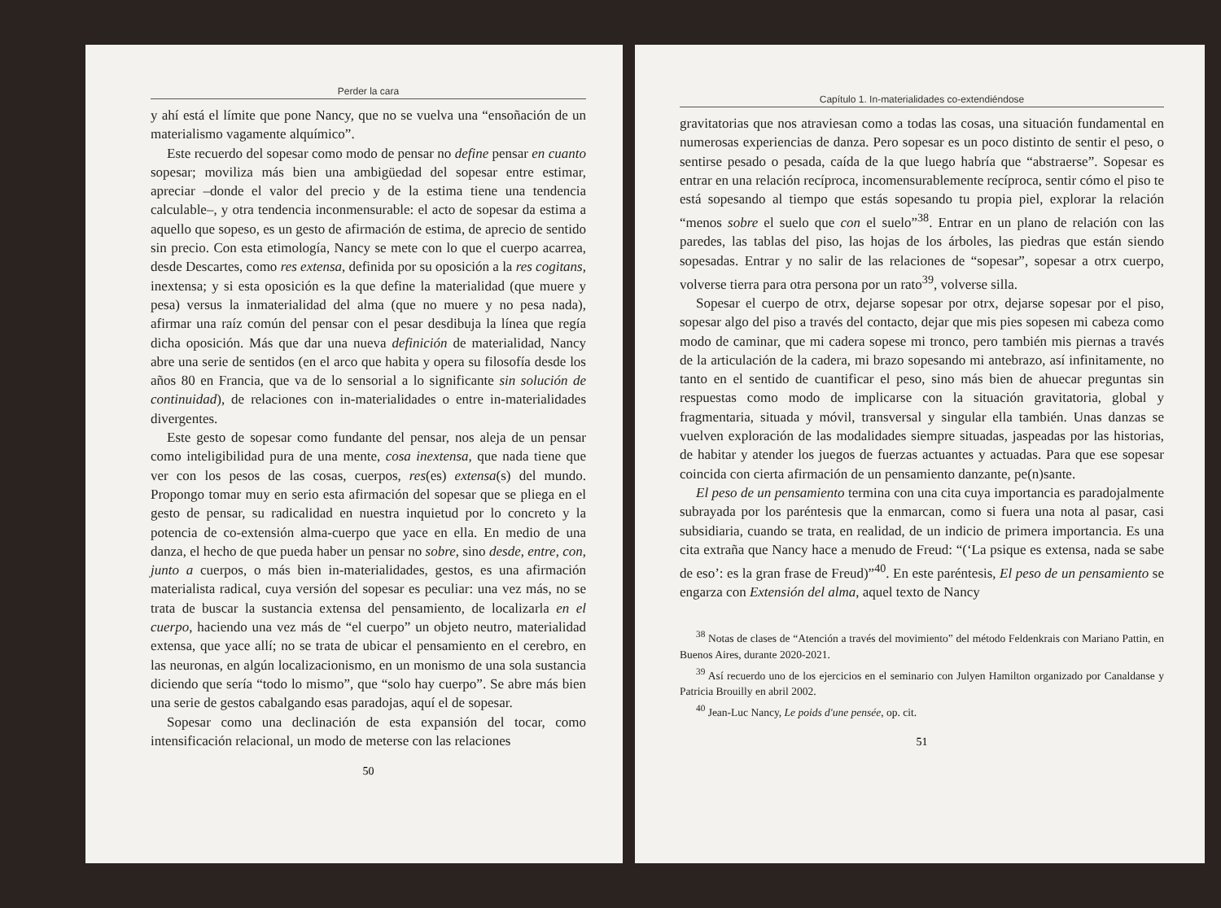Perder la cara
y ahí está el límite que pone Nancy, que no se vuelva una “ensoñación de un materialismo vagamente alquímico”.
Este recuerdo del sopesar como modo de pensar no define pensar en cuanto sopesar; moviliza más bien una ambigüedad del sopesar entre estimar, apreciar –donde el valor del precio y de la estima tiene una tendencia calculable–, y otra tendencia inconmensurable: el acto de sopesar da estima a aquello que sopeso, es un gesto de afirmación de estima, de aprecio de sentido sin precio. Con esta etimología, Nancy se mete con lo que el cuerpo acarrea, desde Descartes, como res extensa, definida por su oposición a la res cogitans, inextensa; y si esta oposición es la que define la materialidad (que muere y pesa) versus la inmaterialidad del alma (que no muere y no pesa nada), afirmar una raíz común del pensar con el pesar desdibuja la línea que regía dicha oposición. Más que dar una nueva definición de materialidad, Nancy abre una serie de sentidos (en el arco que habita y opera su filosofía desde los años 80 en Francia, que va de lo sensorial a lo significante sin solución de continuidad), de relaciones con in-materialidades o entre in-materialidades divergentes.
Este gesto de sopesar como fundante del pensar, nos aleja de un pensar como inteligibilidad pura de una mente, cosa inextensa, que nada tiene que ver con los pesos de las cosas, cuerpos, res(es) extensa(s) del mundo. Propongo tomar muy en serio esta afirmación del sopesar que se pliega en el gesto de pensar, su radicalidad en nuestra inquietud por lo concreto y la potencia de co-extensión alma-cuerpo que yace en ella. En medio de una danza, el hecho de que pueda haber un pensar no sobre, sino desde, entre, con, junto a cuerpos, o más bien in-materialidades, gestos, es una afirmación materialista radical, cuya versión del sopesar es peculiar: una vez más, no se trata de buscar la sustancia extensa del pensamiento, de localizarla en el cuerpo, haciendo una vez más de “el cuerpo” un objeto neutro, materialidad extensa, que yace allí; no se trata de ubicar el pensamiento en el cerebro, en las neuronas, en algún localizacionismo, en un monismo de una sola sustancia diciendo que sería “todo lo mismo”, que “solo hay cuerpo”. Se abre más bien una serie de gestos cabalgando esas paradojas, aquí el de sopesar.
Sopesar como una declinación de esta expansión del tocar, como intensificación relacional, un modo de meterse con las relaciones
50
Capítulo 1. In-materialidades co-extendiéndose
gravitatorias que nos atraviesan como a todas las cosas, una situación fundamental en numerosas experiencias de danza. Pero sopesar es un poco distinto de sentir el peso, o sentirse pesado o pesada, caída de la que luego habría que “abstraerse”. Sopesar es entrar en una relación recíproca, incomensurablemente recíproca, sentir cómo el piso te está sopesando al tiempo que estás sopesando tu propia piel, explorar la relación “menos sobre el suelo que con el suelo”<sup>38</sup>. Entrar en un plano de relación con las paredes, las tablas del piso, las hojas de los árboles, las piedras que están siendo sopesadas. Entrar y no salir de las relaciones de “sopesar”, sopesar a otrx cuerpo, volverse tierra para otra persona por un rato<sup>39</sup>, volverse silla.
Sopesar el cuerpo de otrx, dejarse sopesar por otrx, dejarse sopesar por el piso, sopesar algo del piso a través del contacto, dejar que mis pies sopesen mi cabeza como modo de caminar, que mi cadera sopese mi tronco, pero también mis piernas a través de la articulación de la cadera, mi brazo sopesando mi antebrazo, así infinitamente, no tanto en el sentido de cuantificar el peso, sino más bien de ahuecar preguntas sin respuestas como modo de implicarse con la situación gravitatoria, global y fragmentaria, situada y móvil, transversal y singular ella también. Unas danzas se vuelven exploración de las modalidades siempre situadas, jaspeadas por las historias, de habitar y atender los juegos de fuerzas actuantes y actuadas. Para que ese sopesar coincida con cierta afirmación de un pensamiento danzante, pe(n)sante.
El peso de un pensamiento termina con una cita cuya importancia es paradojalmente subrayada por los paréntesis que la enmarcan, como si fuera una nota al pasar, casi subsidiaria, cuando se trata, en realidad, de un indicio de primera importancia. Es una cita extraña que Nancy hace a menudo de Freud: “(‘La psique es extensa, nada se sabe de eso’: es la gran frase de Freud)”<sup>40</sup>. En este paréntesis, El peso de un pensamiento se engarza con Extensión del alma, aquel texto de Nancy
<sup>38</sup> Notas de clases de “Atención a través del movimiento” del método Feldenkrais con Mariano Pattin, en Buenos Aires, durante 2020-2021.
<sup>39</sup> Así recuerdo uno de los ejercicios en el seminario con Julyen Hamilton organizado por Canaldanse y Patricia Brouilly en abril 2002.
<sup>40</sup> Jean-Luc Nancy, Le poids d'une pensée, op. cit.
51